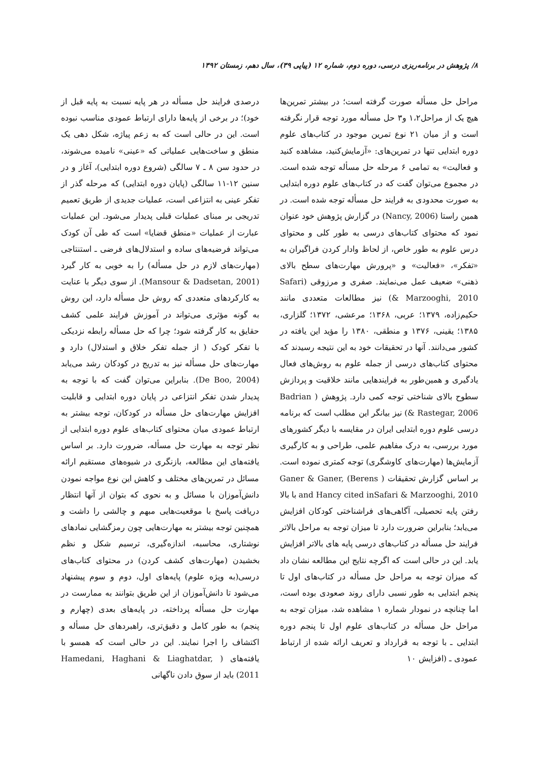۸/ پژوهش در برنامه‌ریزی درسی، دوره دوم، شماره ۱۲ (پیاپی ۳۹)، سال دهم، زمستان ۱۳۹۲
مراحل حل مسأله صورت گرفته است؛ در بیشتر تمرین‌ها هیچ یک از مراحل۱،۲ و۳ حل مسأله مورد توجه قرار نگرفته است و از میان ۲۱ نوع تمرین موجود در کتاب‌های علوم دوره ابتدایی تنها در تمرین‌های: «آزمایش‌کنید، مشاهده کنید و فعالیت» به تمامی ۶ مرحله حل مسأله توجه شده است. در مجموع می‌توان گفت که در کتاب‌های علوم دوره ابتدایی به صورت محدودی به فرایند حل مسأله توجه شده است. در همین راستا (Nancy, 2006) در گزارش پژوهش خود عنوان نمود که محتوای کتاب‌های درسی به طور کلی و محتوای درس علوم به طور خاص، از لحاظ وادار کردن فراگیران به «تفکر»، «فعالیت» و «پرورش مهارت‌های سطح بالای ذهنی» ضعیف عمل می‌نمایند. صفری و مرزوقی (Safari & Marzooghi, 2010) نیز مطالعات متعددی مانند حکیم‌زاده، ۱۳۷۹؛ عربی، ۱۳۶۸؛ مرعشی، ۱۳۷۲؛ گلزاری، ۱۳۸۵؛ یقینی، ۱۳۷۶ و منطقی، ۱۳۸۰ را مؤید این یافته در کشور می‌دانند. آنها در تحقیقات خود به این نتیجه رسیدند که محتوای کتاب‌های درسی از جمله علوم به روش‌های فعال یادگیری و همین‌طور به فرایندهایی مانند خلاقیت و پردازش سطوح بالای شناختی توجه کمی دارد. پژوهش ( Badrian & Rastegar, 2006) نیز بیانگر این مطلب است که برنامه درسی علوم دوره ابتدایی ایران در مقایسه با دیگر کشورهای مورد بررسی، به درک مفاهیم علمی، طراحی و به کارگیری آزمایش‌ها (مهارت‌های کاوشگری) توجه کمتری نموده است. بر اساس گزارش تحقیقات ( Ganer & Ganer, (Berens and Hancy cited inSafari & Marzooghi, 2010 با بالا رفتن پایه تحصیلی، آگاهی‌های فراشناختی کودکان افزایش می‌یابد؛ بنابراین ضرورت دارد تا میزان توجه به مراحل بالاتر فرایند حل مسأله در کتاب‌های درسی پایه های بالاتر افزایش یابد. این در حالی است که اگرچه نتایج این مطالعه نشان داد که میزان توجه به مراحل حل مسأله در کتاب‌های اول تا پنجم ابتدایی به طور نسبی دارای روند صعودی بوده است، اما چنانچه در نمودار شماره ۱ مشاهده شد، میزان توجه به مراحل حل مسأله در کتاب‌های علوم اول تا پنجم دوره ابتدایی ـ با توجه به قرارداد و تعریف ارائه شده از ارتباط عمودی ـ (افزایش ۱۰
درصدی فرایند حل مسأله در هر پایه نسبت به پایه قبل از خود)؛ در برخی از پایه‌ها دارای ارتباط عمودی مناسب نبوده است. این در حالی است که به زعم پیاژه، شکل دهی یک منطق و ساخت‌هایی عملیاتی که «عینی» نامیده می‌شوند، در حدود سن ۸ ـ ۷ سالگی (شروع دوره ابتدایی)، آغاز و در سنین ۱۲-۱۱ سالگی (پایان دوره ابتدایی) که مرحله گذر از تفکر عینی به انتزاعی است، عملیات جدیدی از طریق تعمیم تدریجی بر مبنای عملیات قبلی پدیدار می‌شود. این عملیات عبارت از عملیات «منطق قضایا» است که طی آن کودک می‌تواند فرضیه‌های ساده و استدلال‌های فرضی ـ استنتاجی (مهارت‌های لازم در حل مسأله) را به خوبی به کار گیرد (Mansour & Dadsetan, 2001). از سوی دیگر با عنایت به کارکردهای متعددی که روش حل مسأله دارد، این روش به گونه مؤثری می‌تواند در آموزش فرایند علمی کشف حقایق به کار گرفته شود؛ چرا که حل مسأله رابطه نزدیکی با تفکر کودک ( از جمله تفکر خلاق و استدلال) دارد و مهارت‌های حل مسأله نیز به تدریج در کودکان رشد می‌یابد (De Boo, 2004). بنابراین می‌توان گفت که با توجه به پدیدار شدن تفکر انتزاعی در پایان دوره ابتدایی و قابلیت افزایش مهارت‌های حل مسأله در کودکان، توجه بیشتر به ارتباط عمودی میان محتوای کتاب‌های علوم دوره ابتدایی از نظر توجه به مهارت حل مسأله، ضرورت دارد. بر اساس یافته‌های این مطالعه، بازنگری در شیوه‌های مستقیم ارائه مسائل در تمرین‌های مختلف و کاهش این نوع مواجه نمودن دانش‌آموزان با مسائل و به نحوی که بتوان از آنها انتظار دریافت پاسخ با موقعیت‌هایی مبهم و چالشی را داشت و همچنین توجه بیشتر به مهارت‌هایی چون رمزگشایی نمادهای نوشتاری، محاسبه، اندازه‌گیری، ترسیم شکل و نظم بخشیدن (مهارت‌های کشف کردن) در محتوای کتاب‌های درسی(به ویژه علوم) پایه‌های اول، دوم و سوم پیشنهاد می‌شود تا دانش‌آموزان از این طریق بتوانند به ممارست در مهارت حل مسأله پرداخته، در پایه‌های بعدی (چهارم و پنجم) به طور کامل و دقیق‌تری، راهبردهای حل مسأله و اکتشاف را اجرا نمایند. این در حالی است که همسو با یافته‌های ( Hamedani, Haghani & Liaghatdar, 2011) باید از سوق دادن ناگهانی